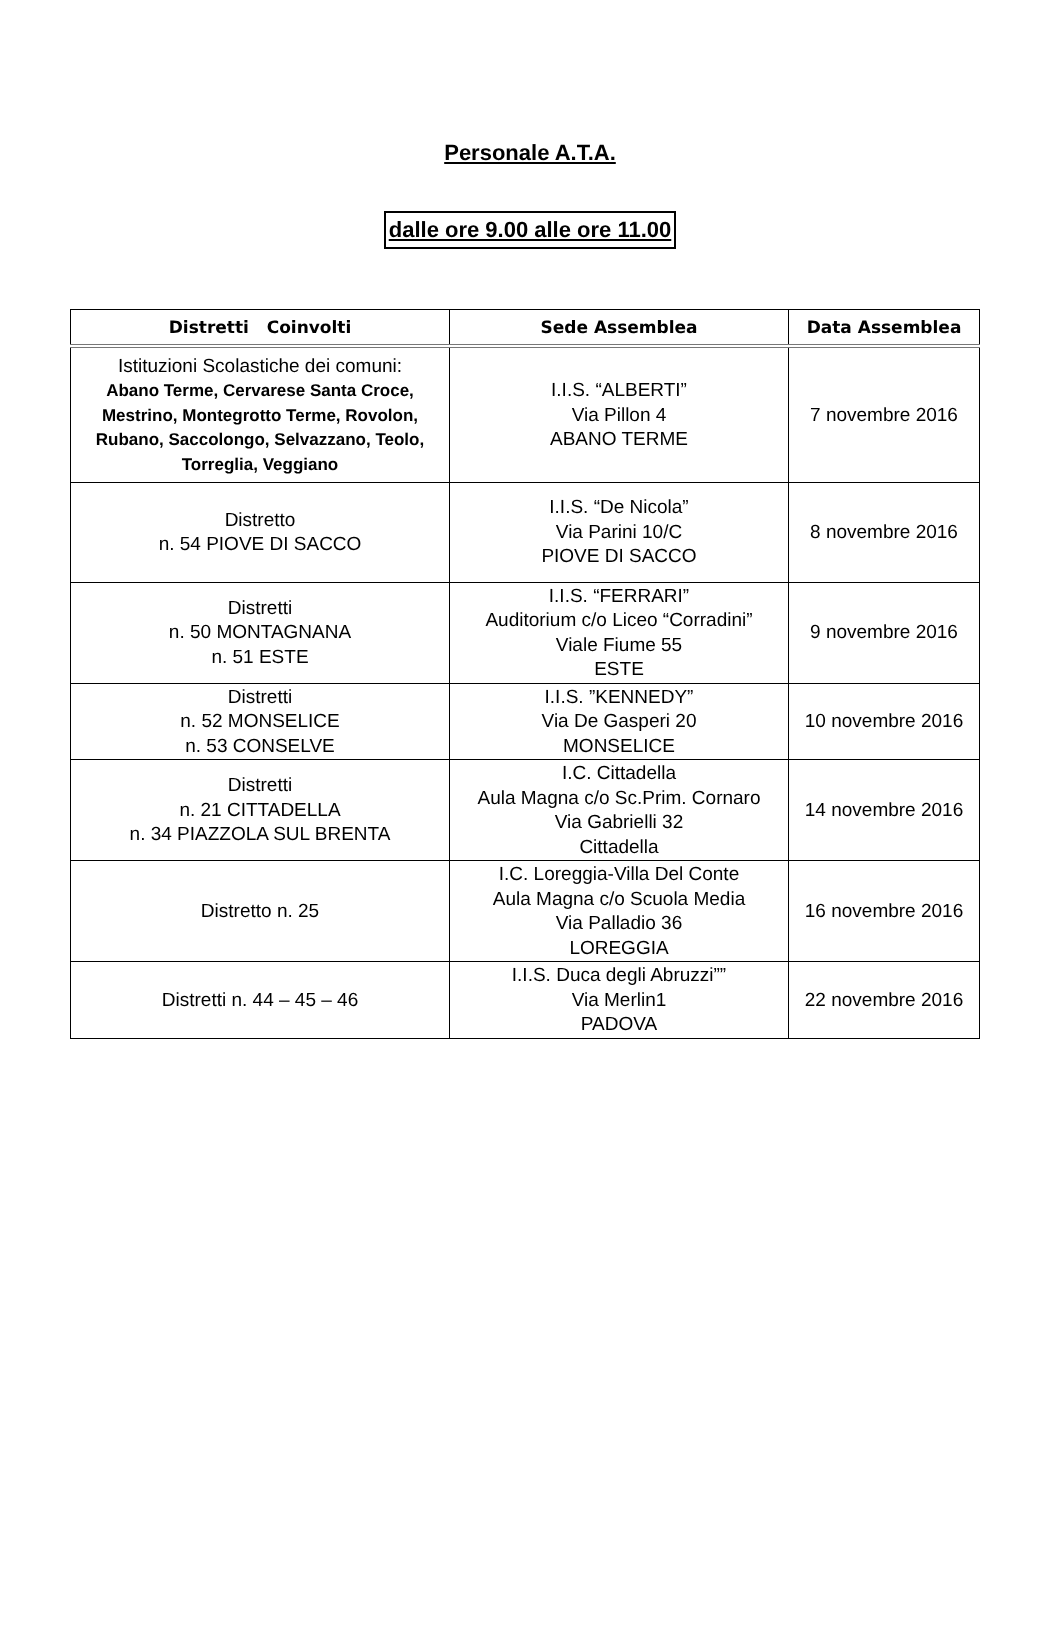Personale A.T.A.
dalle ore 9.00 alle ore 11.00
| Distretti Coinvolti | Sede Assemblea | Data Assemblea |
| --- | --- | --- |
| Istituzioni Scolastiche dei comuni: Abano Terme, Cervarese Santa Croce, Mestrino, Montegrotto Terme, Rovolon, Rubano, Saccolongo, Selvazzano, Teolo, Torreglia, Veggiano | I.I.S. “ALBERTI” Via Pillon 4 ABANO TERME | 7 novembre 2016 |
| Distretto n. 54 PIOVE DI SACCO | I.I.S. “De Nicola” Via Parini 10/C PIOVE DI SACCO | 8 novembre 2016 |
| Distretti n. 50 MONTAGNANA n. 51 ESTE | I.I.S. “FERRARI” Auditorium c/o Liceo “Corradini” Viale Fiume 55 ESTE | 9 novembre 2016 |
| Distretti n. 52 MONSELICE n. 53 CONSELVE | I.I.S. ”KENNEDY” Via De Gasperi 20 MONSELICE | 10 novembre 2016 |
| Distretti n. 21 CITTADELLA n. 34 PIAZZOLA SUL BRENTA | I.C. Cittadella Aula Magna c/o Sc.Prim. Cornaro Via Gabrielli 32 Cittadella | 14 novembre 2016 |
| Distretto n. 25 | I.C. Loreggia-Villa Del Conte Aula Magna c/o Scuola Media Via Palladio 36 LOREGGIA | 16 novembre 2016 |
| Distretti n. 44 – 45 – 46 | I.I.S. Duca degli Abruzzi”” Via Merlin1 PADOVA | 22 novembre 2016 |